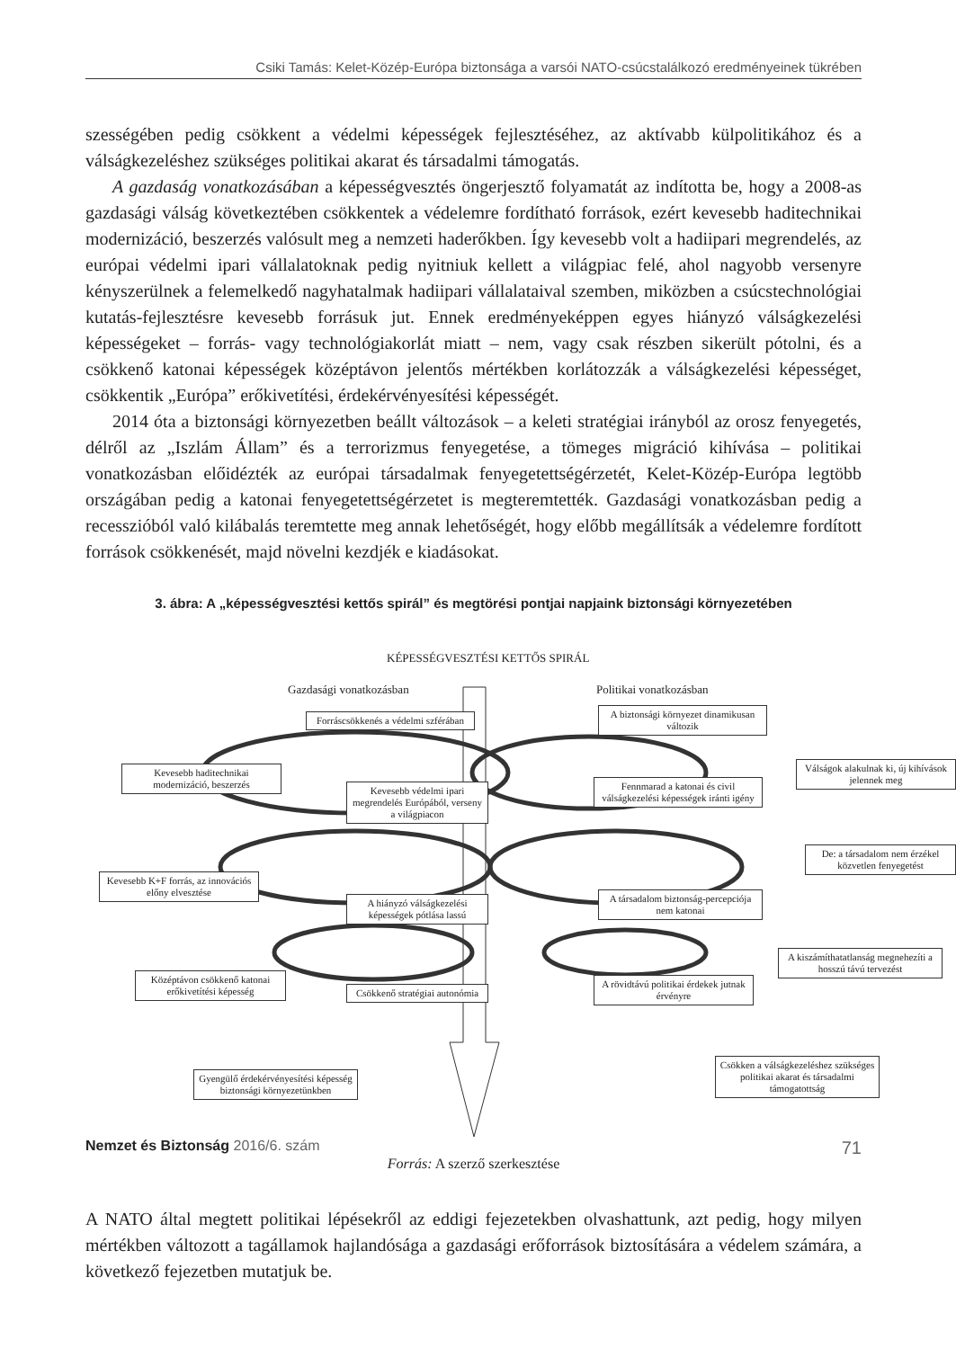Csiki Tamás: Kelet-Közép-Európa biztonsága a varsói NATO-csúcstalálkozó eredményeinek tükrében
szességében pedig csökkent a védelmi képességek fejlesztéséhez, az aktívabb külpolitikához és a válságkezeléshez szükséges politikai akarat és társadalmi támogatás.
A gazdaság vonatkozásában a képességvesztés öngerjesztő folyamatát az indította be, hogy a 2008-as gazdasági válság következtében csökkentek a védelemre fordítható források, ezért kevesebb haditechnikai modernizáció, beszerzés valósult meg a nemzeti haderőkben. Így kevesebb volt a hadiipari megrendelés, az európai védelmi ipari vállalatoknak pedig nyitniuk kellett a világpiac felé, ahol nagyobb versenyre kényszerülnek a felemelkedő nagyhatalmak hadiipari vállalataival szemben, miközben a csúcstechnológiai kutatás-fejlesztésre kevesebb forrásuk jut. Ennek eredményeképpen egyes hiányzó válságkezelési képességeket – forrás- vagy technológiakorlát miatt – nem, vagy csak részben sikerült pótolni, és a csökkenő katonai képességek középtávon jelentős mértékben korlátozzák a válságkezelési képességet, csökkentik „Európa” erőkivetítési, érdekérvényesítési képességét.
2014 óta a biztonsági környezetben beállt változások – a keleti stratégiai irányból az orosz fenyegetés, délről az „Iszlám Állam” és a terrorizmus fenyegetése, a tömeges migráció kihívása – politikai vonatkozásban előidézték az európai társadalmak fenyegetettségérzetét, Kelet-Közép-Európa legtöbb országában pedig a katonai fenyegetettségérzetet is megteremtették. Gazdasági vonatkozásban pedig a recesszióból való kilábalás teremtette meg annak lehetőségét, hogy előbb megállítsák a védelemre fordított források csökkenését, majd növelni kezdjék e kiadásokat.
3. ábra: A „képességvesztési kettős spirál” és megtörési pontjai napjaink biztonsági környezetében
KÉPESSÉGVESZTÉSI KETTŐS SPIRÁL
Gazdasági vonatkozásban Politikai vonatkozásban
Forráscsökkenés a védelmi szférában
A biztonsági környezet dinamikusan változik
Kevesebb haditechnikai modernizáció, beszerzés
Válságok alakulnak ki, új kihívások jelennek meg
Kevesebb védelmi ipari megrendelés Európából, verseny a világpiacon
Fennmarad a katonai és civil válságkezelési képességek iránti igény
De: a társadalom nem érzékel közvetlen fenyegetést
Kevesebb K+F forrás, az innovációs előny elvesztése
A hiányzó válságkezelési képességek pótlása lassú
A társadalom biztonság-percepciója nem katonai
A kiszámíthatatlanság megnehezíti a hosszú távú tervezést
Középtávon csökkenő katonai erőkivetítési képesség
Csökkenő stratégiai autonómia
A rövidtávú politikai érdekek jutnak érvényre
Csökken a válságkezeléshez szükséges politikai akarat és társadalmi támogatottság
Gyengülő érdekérvényesítési képesség biztonsági környezetünkben
Forrás: A szerző szerkesztése
A NATO által megtett politikai lépésekről az eddigi fejezetekben olvashattunk, azt pedig, hogy milyen mértékben változott a tagállamok hajlandósága a gazdasági erőforrások biztosítására a védelem számára, a következő fejezetben mutatjuk be.
Nemzet és Biztonság 2016/6. szám 71